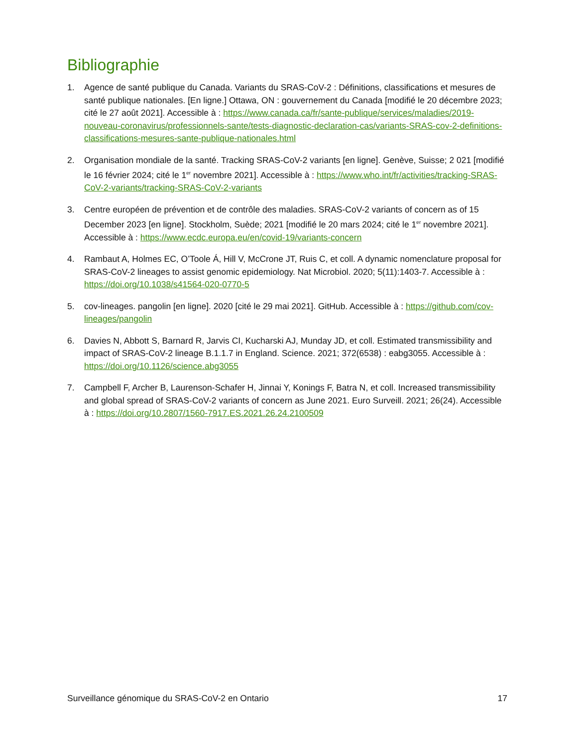Bibliographie
1. Agence de santé publique du Canada. Variants du SRAS-CoV-2 : Définitions, classifications et mesures de santé publique nationales. [En ligne.] Ottawa, ON : gouvernement du Canada [modifié le 20 décembre 2023; cité le 27 août 2021]. Accessible à : https://www.canada.ca/fr/sante-publique/services/maladies/2019-nouveau-coronavirus/professionnels-sante/tests-diagnostic-declaration-cas/variants-SRAS-cov-2-definitions-classifications-mesures-sante-publique-nationales.html
2. Organisation mondiale de la santé. Tracking SRAS-CoV-2 variants [en ligne]. Genève, Suisse; 2 021 [modifié le 16 février 2024; cité le 1<sup>er</sup> novembre 2021]. Accessible à : https://www.who.int/fr/activities/tracking-SRAS-CoV-2-variants/tracking-SRAS-CoV-2-variants
3. Centre européen de prévention et de contrôle des maladies. SRAS-CoV-2 variants of concern as of 15 December 2023 [en ligne]. Stockholm, Suède; 2021 [modifié le 20 mars 2024; cité le 1<sup>er</sup> novembre 2021]. Accessible à : https://www.ecdc.europa.eu/en/covid-19/variants-concern
4. Rambaut A, Holmes EC, O’Toole Á, Hill V, McCrone JT, Ruis C, et coll. A dynamic nomenclature proposal for SRAS-CoV-2 lineages to assist genomic epidemiology. Nat Microbiol. 2020; 5(11):1403-7. Accessible à : https://doi.org/10.1038/s41564-020-0770-5
5. cov-lineages. pangolin [en ligne]. 2020 [cité le 29 mai 2021]. GitHub. Accessible à : https://github.com/cov-lineages/pangolin
6. Davies N, Abbott S, Barnard R, Jarvis CI, Kucharski AJ, Munday JD, et coll. Estimated transmissibility and impact of SRAS-CoV-2 lineage B.1.1.7 in England. Science. 2021; 372(6538) : eabg3055. Accessible à : https://doi.org/10.1126/science.abg3055
7. Campbell F, Archer B, Laurenson-Schafer H, Jinnai Y, Konings F, Batra N, et coll. Increased transmissibility and global spread of SRAS-CoV-2 variants of concern as June 2021. Euro Surveill. 2021; 26(24). Accessible à : https://doi.org/10.2807/1560-7917.ES.2021.26.24.2100509
Surveillance génomique du SRAS-CoV-2 en Ontario 17